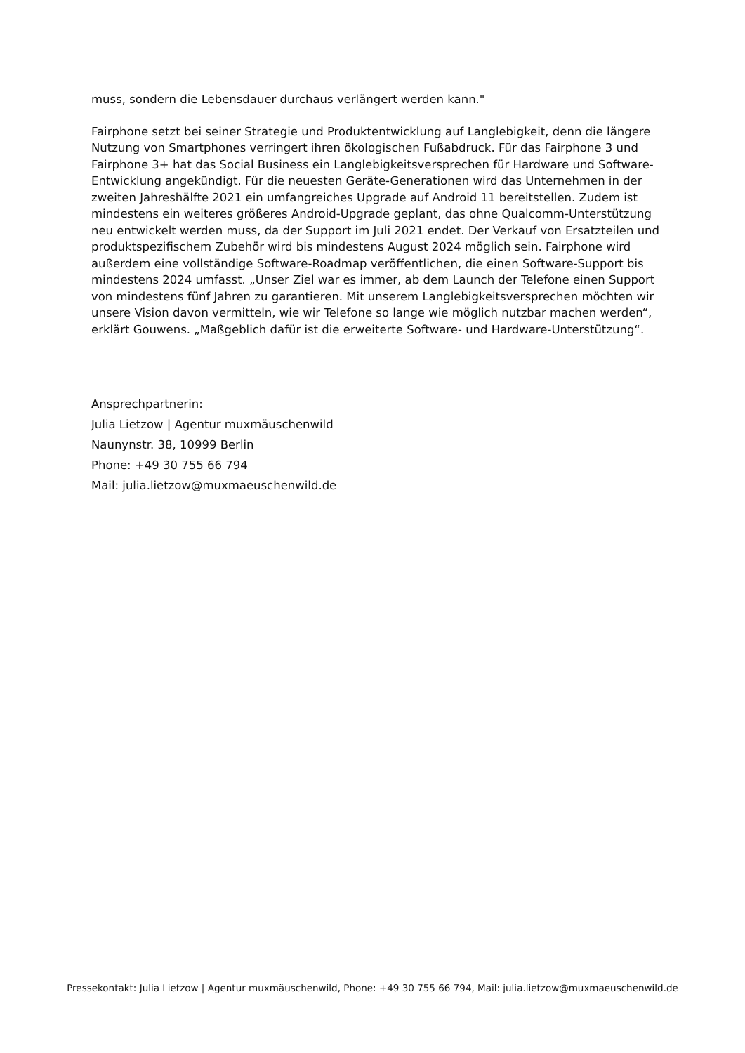muss, sondern die Lebensdauer durchaus verlängert werden kann."
Fairphone setzt bei seiner Strategie und Produktentwicklung auf Langlebigkeit, denn die längere Nutzung von Smartphones verringert ihren ökologischen Fußabdruck. Für das Fairphone 3 und Fairphone 3+ hat das Social Business ein Langlebigkeitsversprechen für Hardware und Software-Entwicklung angekündigt. Für die neuesten Geräte-Generationen wird das Unternehmen in der zweiten Jahreshälfte 2021 ein umfangreiches Upgrade auf Android 11 bereitstellen. Zudem ist mindestens ein weiteres größeres Android-Upgrade geplant, das ohne Qualcomm-Unterstützung neu entwickelt werden muss, da der Support im Juli 2021 endet. Der Verkauf von Ersatzteilen und produktspezifischem Zubehör wird bis mindestens August 2024 möglich sein. Fairphone wird außerdem eine vollständige Software-Roadmap veröffentlichen, die einen Software-Support bis mindestens 2024 umfasst. „Unser Ziel war es immer, ab dem Launch der Telefone einen Support von mindestens fünf Jahren zu garantieren. Mit unserem Langlebigkeitsversprechen möchten wir unsere Vision davon vermitteln, wie wir Telefone so lange wie möglich nutzbar machen werden“, erklärt Gouwens. „Maßgeblich dafür ist die erweiterte Software- und Hardware-Unterstützung“.
Ansprechpartnerin:
Julia Lietzow | Agentur muxmäuschenwild
Naunynstr. 38, 10999 Berlin
Phone: +49 30 755 66 794
Mail: julia.lietzow@muxmaeuschenwild.de
Pressekontakt: Julia Lietzow | Agentur muxmäuschenwild, Phone: +49 30 755 66 794, Mail: julia.lietzow@muxmaeuschenwild.de